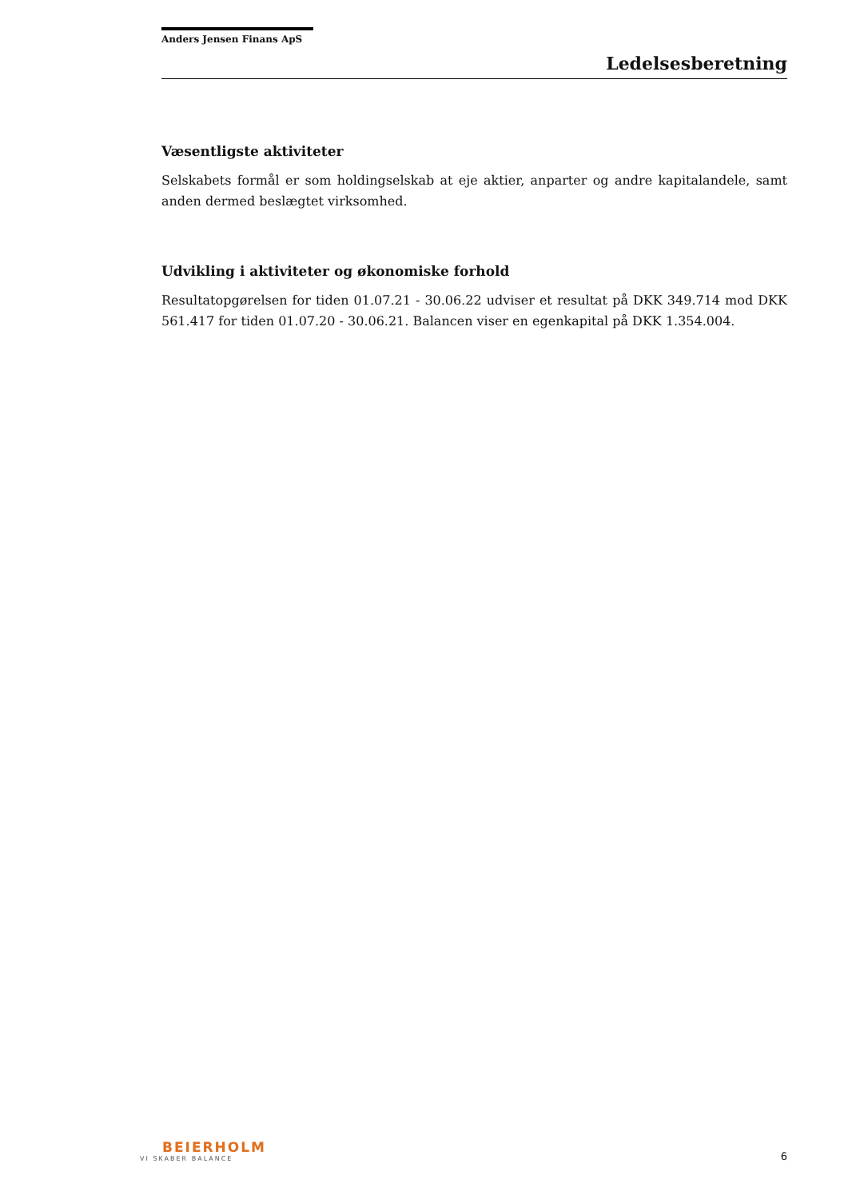Anders Jensen Finans ApS
Ledelsesberetning
Væsentligste aktiviteter
Selskabets formål er som holdingselskab at eje aktier, anparter og andre kapitalandele, samt anden dermed beslægtet virksomhed.
Udvikling i aktiviteter og økonomiske forhold
Resultatopgørelsen for tiden 01.07.21 - 30.06.22 udviser et resultat på DKK 349.714 mod DKK 561.417 for tiden 01.07.20 - 30.06.21. Balancen viser en egenkapital på DKK 1.354.004.
BEIERHOLM
VI SKABER BALANCE
6